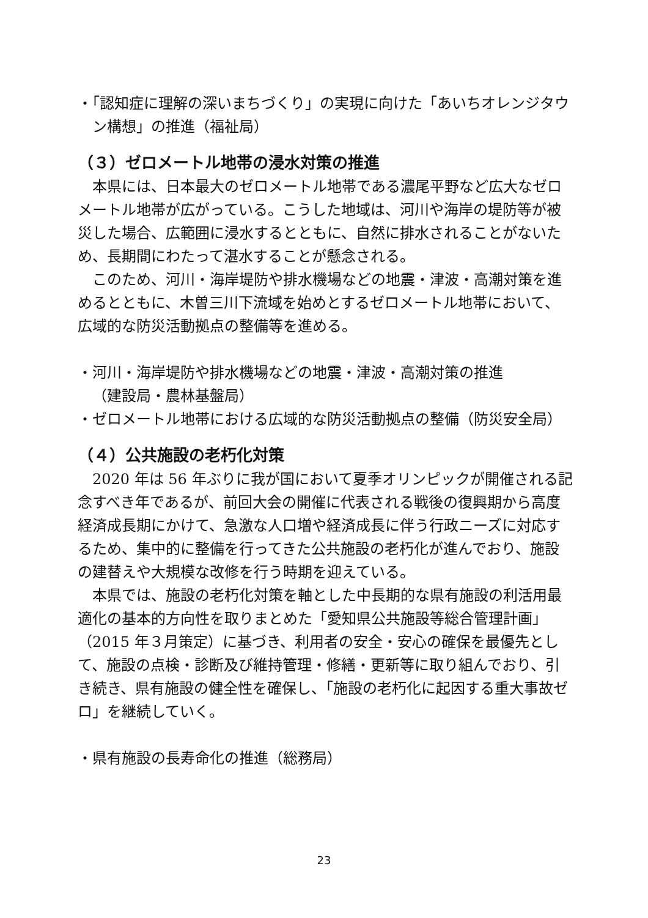・「認知症に理解の深いまちづくり」の実現に向けた「あいちオレンジタウン構想」の推進（福祉局）
（３）ゼロメートル地帯の浸水対策の推進
本県には、日本最大のゼロメートル地帯である濃尾平野など広大なゼロメートル地帯が広がっている。こうした地域は、河川や海岸の堤防等が被災した場合、広範囲に浸水するとともに、自然に排水されることがないため、長期間にわたって湛水することが懸念される。
このため、河川・海岸堤防や排水機場などの地震・津波・高潮対策を進めるとともに、木曽三川下流域を始めとするゼロメートル地帯において、広域的な防災活動拠点の整備等を進める。
・河川・海岸堤防や排水機場などの地震・津波・高潮対策の推進
（建設局・農林基盤局）
・ゼロメートル地帯における広域的な防災活動拠点の整備（防災安全局）
（４）公共施設の老朽化対策
2020 年は 56 年ぶりに我が国において夏季オリンピックが開催される記念すべき年であるが、前回大会の開催に代表される戦後の復興期から高度経済成長期にかけて、急激な人口増や経済成長に伴う行政ニーズに対応するため、集中的に整備を行ってきた公共施設の老朽化が進んでおり、施設の建替えや大規模な改修を行う時期を迎えている。
本県では、施設の老朽化対策を軸とした中長期的な県有施設の利活用最適化の基本的方向性を取りまとめた「愛知県公共施設等総合管理計画」（2015 年３月策定）に基づき、利用者の安全・安心の確保を最優先として、施設の点検・診断及び維持管理・修繕・更新等に取り組んでおり、引き続き、県有施設の健全性を確保し、「施設の老朽化に起因する重大事故ゼロ」を継続していく。
・県有施設の長寿命化の推進（総務局）
23